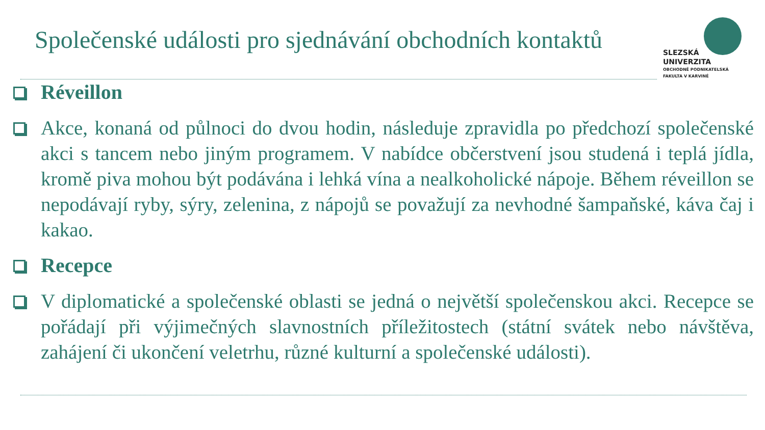Společenské události pro sjednávání obchodních kontaktů
SLEZSKÁ
UNIVERZITA
OBCHODNĚ PODNIKATELSKÁ
FAKULTA V KARVINÉ
Réveillon
Akce, konaná od půlnoci do dvou hodin, následuje zpravidla po předchozí společenské akci s tancem nebo jiným programem. V nabídce občerstvení jsou studená i teplá jídla, kromě piva mohou být podávána i lehká vína a nealkoholické nápoje. Během réveillon se nepodávají ryby, sýry, zelenina, z nápojů se považují za nevhodné šampaňské, káva čaj i kakao.
Recepce
V diplomatické a společenské oblasti se jedná o největší společenskou akci. Recepce se pořádají při výjimečných slavnostních příležitostech (státní svátek nebo návštěva, zahájení či ukončení veletrhu, různé kulturní a společenské události).